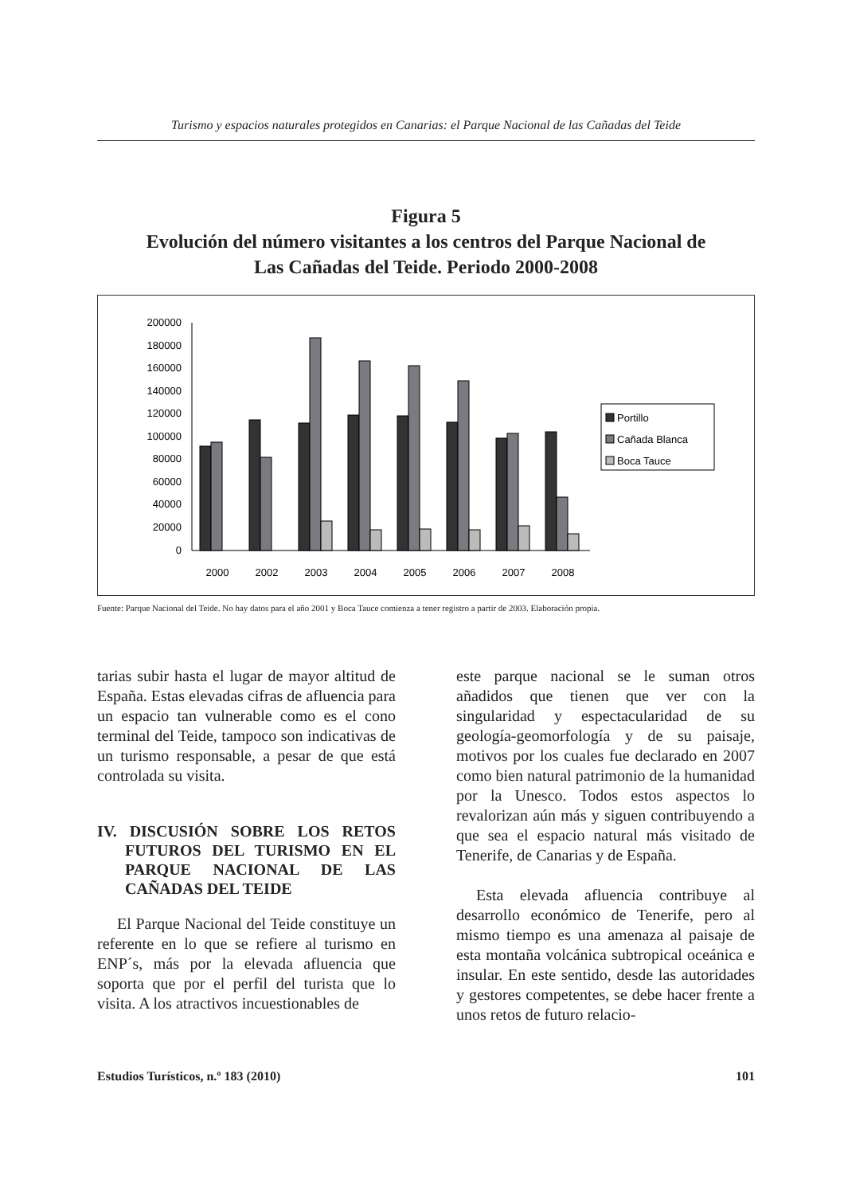Turismo y espacios naturales protegidos en Canarias: el Parque Nacional de las Cañadas del Teide
Figura 5
Evolución del número visitantes a los centros del Parque Nacional de
Las Cañadas del Teide. Periodo 2000-2008
200000
180000
160000
140000
120000
100000
80000
60000
40000
20000
0
2000
2002
2003
2004
2005
2006
2007
2008
Portillo
Cañada Blanca
Boca Tauce
Fuente: Parque Nacional del Teide. No hay datos para el año 2001 y Boca Tauce comienza a tener registro a partir de 2003. Elaboración propia.
tarias subir hasta el lugar de mayor altitud de España. Estas elevadas cifras de afluencia para un espacio tan vulnerable como es el cono terminal del Teide, tampoco son indicativas de un turismo responsable, a pesar de que está controlada su visita.
IV. DISCUSIÓN SOBRE LOS RETOS FUTUROS DEL TURISMO EN EL PARQUE NACIONAL DE LAS CAÑADAS DEL TEIDE
El Parque Nacional del Teide constituye un referente en lo que se refiere al turismo en ENP´s, más por la elevada afluencia que soporta que por el perfil del turista que lo visita. A los atractivos incuestionables de
este parque nacional se le suman otros añadidos que tienen que ver con la singularidad y espectacularidad de su geología-geomorfología y de su paisaje, motivos por los cuales fue declarado en 2007 como bien natural patrimonio de la humanidad por la Unesco. Todos estos aspectos lo revalorizan aún más y siguen contribuyendo a que sea el espacio natural más visitado de Tenerife, de Canarias y de España.
Esta elevada afluencia contribuye al desarrollo económico de Tenerife, pero al mismo tiempo es una amenaza al paisaje de esta montaña volcánica subtropical oceánica e insular. En este sentido, desde las autoridades y gestores competentes, se debe hacer frente a unos retos de futuro relacio-
Estudios Turísticos, n.º 183 (2010) 101